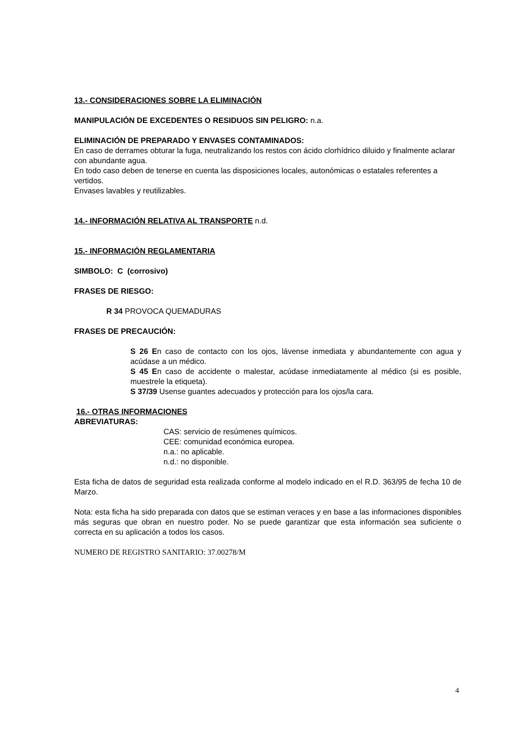13.- CONSIDERACIONES SOBRE LA ELIMINACIÓN
MANIPULACIÓN DE EXCEDENTES O RESIDUOS SIN PELIGRO: n.a.
ELIMINACIÓN DE PREPARADO Y ENVASES CONTAMINADOS:
En caso de derrames obturar la fuga, neutralizando los restos con ácido clorhídrico diluido y finalmente aclarar con abundante agua.
En todo caso deben de tenerse en cuenta las disposiciones locales, autonómicas o estatales referentes a vertidos.
Envases lavables y reutilizables.
14.- INFORMACIÓN RELATIVA AL TRANSPORTE n.d.
15.- INFORMACIÓN REGLAMENTARIA
SIMBOLO: C (corrosivo)
FRASES DE RIESGO:
R 34 PROVOCA QUEMADURAS
FRASES DE PRECAUCIÓN:
S 26 En caso de contacto con los ojos, lávense inmediata y abundantemente con agua y acúdase a un médico.
S 45 En caso de accidente o malestar, acúdase inmediatamente al médico (si es posible, muestrele la etiqueta).
S 37/39 Usense guantes adecuados y protección para los ojos/la cara.
16.- OTRAS INFORMACIONES
ABREVIATURAS:
CAS: servicio de resúmenes químicos.
CEE: comunidad económica europea.
n.a.: no aplicable.
n.d.: no disponible.
Esta ficha de datos de seguridad esta realizada conforme al modelo indicado en el R.D. 363/95 de fecha 10 de Marzo.
Nota: esta ficha ha sido preparada con datos que se estiman veraces y en base a las informaciones disponibles más seguras que obran en nuestro poder. No se puede garantizar que esta información sea suficiente o correcta en su aplicación a todos los casos.
NUMERO DE REGISTRO SANITARIO: 37.00278/M
4